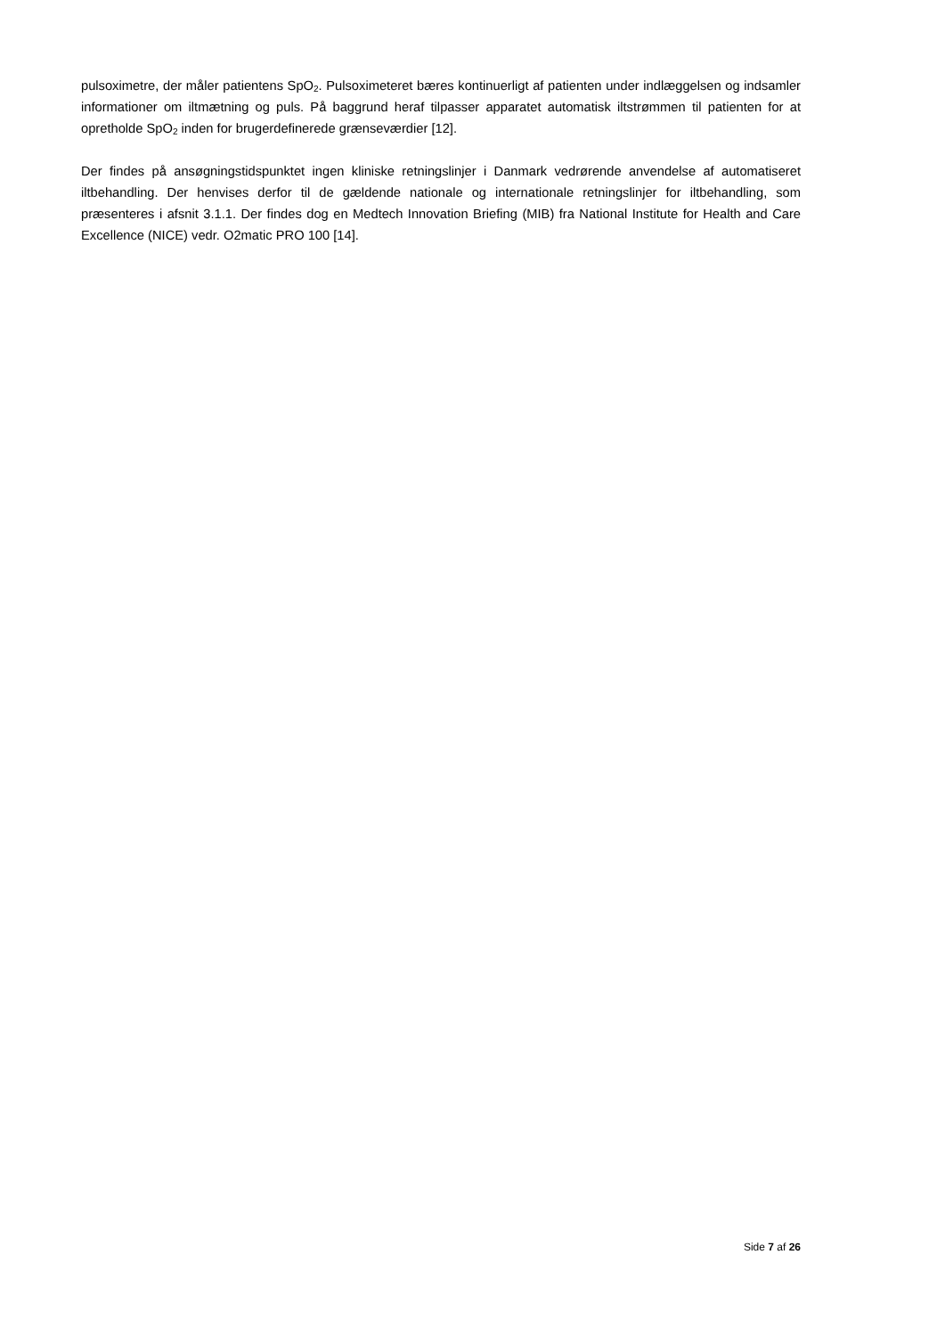pulsoximetre, der måler patientens SpO<sub>2</sub>. Pulsoximeteret bæres kontinuerligt af patienten under indlæggelsen og indsamler informationer om iltmætning og puls. På baggrund heraf tilpasser apparatet automatisk iltstrømmen til patienten for at opretholde SpO<sub>2</sub> inden for brugerdefinerede grænseværdier [12].
Der findes på ansøgningstidspunktet ingen kliniske retningslinjer i Danmark vedrørende anvendelse af automatiseret iltbehandling. Der henvises derfor til de gældende nationale og internationale retningslinjer for iltbehandling, som præsenteres i afsnit 3.1.1. Der findes dog en Medtech Innovation Briefing (MIB) fra National Institute for Health and Care Excellence (NICE) vedr. O2matic PRO 100 [14].
Side 7 af 26